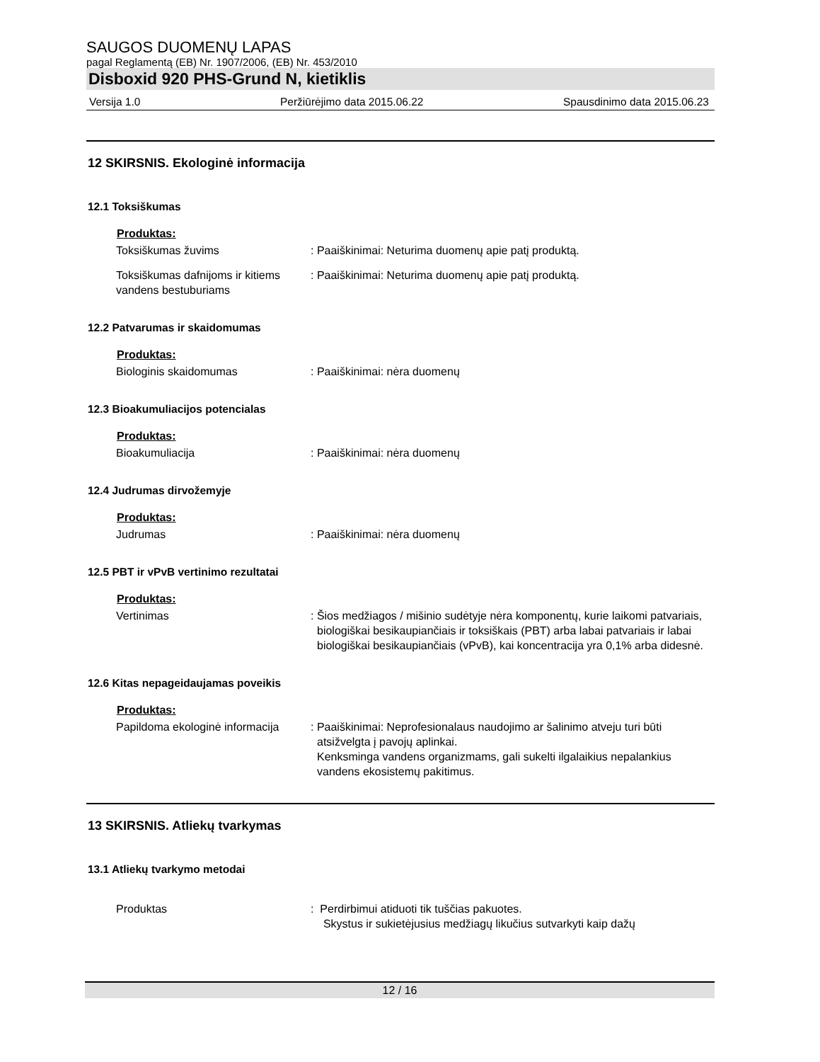SAUGOS DUOMENŲ LAPAS
pagal Reglamentą (EB) Nr. 1907/2006, (EB) Nr. 453/2010
Disboxid 920 PHS-Grund N, kietiklis
Versija 1.0 Peržiūrėjimo data 2015.06.22 Spausdinimo data 2015.06.23
12 SKIRSNIS. Ekologinė informacija
12.1 Toksiškumas
Produktas:
Toksiškumas žuvims : Paaiškinimai: Neturima duomenų apie patį produktą.
Toksiškumas dafnijoms ir kitiems vandens bestuburiams
: Paaiškinimai: Neturima duomenų apie patį produktą.
12.2 Patvarumas ir skaidomumas
Produktas:
Biologinis skaidomumas : Paaiškinimai: nėra duomenų
12.3 Bioakumuliacijos potencialas
Produktas:
Bioakumuliacija : Paaiškinimai: nėra duomenų
12.4 Judrumas dirvožemyje
Produktas:
Judrumas : Paaiškinimai: nėra duomenų
12.5 PBT ir vPvB vertinimo rezultatai
Produktas:
Vertinimas : Šios medžiagos / mišinio sudėtyje nėra komponentų, kurie laikomi patvariais, biologiškai besikaupiančiais ir toksiškais (PBT) arba labai patvariais ir labai biologiškai besikaupiančiais (vPvB), kai koncentracija yra 0,1% arba didesnė.
12.6 Kitas nepageidaujamas poveikis
Produktas:
Papildoma ekologinė informacija
: Paaiškinimai: Neprofesionalaus naudojimo ar šalinimo atveju turi būti atsižvelgta į pavojų aplinkai.
Kenksminga vandens organizmams, gali sukelti ilgalaikius nepalankius vandens ekosistemų pakitimus.
13 SKIRSNIS. Atliekų tvarkymas
13.1 Atliekų tvarkymo metodai
Produktas : Perdirbimui atiduoti tik tuščias pakuotes.
Skystus ir sukietėjusius medžiagų likučius sutvarkyti kaip dažų
12 / 16